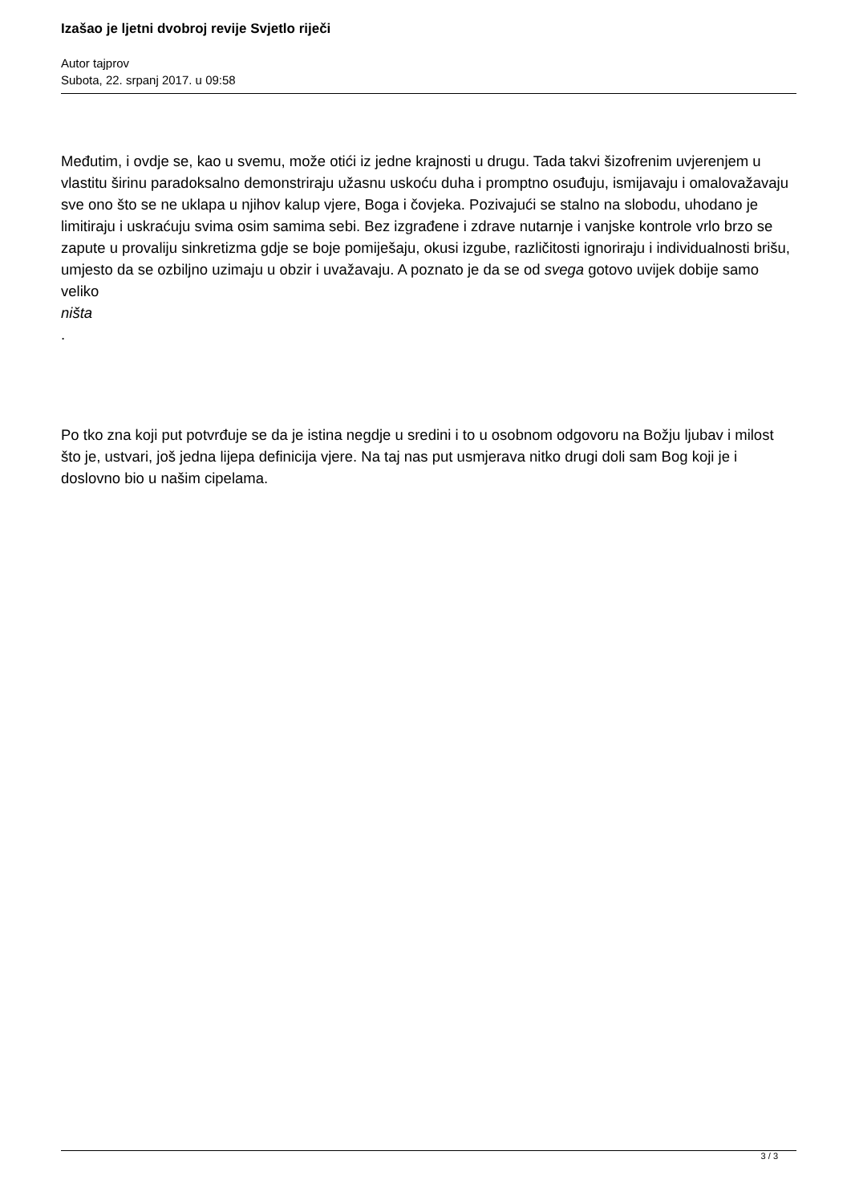Izašao je ljetni dvobroj revije Svjetlo riječi
Autor tajprov
Subota, 22. srpanj 2017. u 09:58
Međutim, i ovdje se, kao u svemu, može otići iz jedne krajnosti u drugu. Tada takvi šizofrenim uvjerenjem u vlastitu širinu paradoksalno demonstriraju užasnu uskoću duha i promptno osuđuju, ismijavaju i omalovažavaju sve ono što se ne uklapa u njihov kalup vjere, Boga i čovjeka. Pozivajući se stalno na slobodu, uhodano je limitiraju i uskraćuju svima osim samima sebi. Bez izgrađene i zdrave nutarnje i vanjske kontrole vrlo brzo se zapute u provaliju sinkretizma gdje se boje pomiješaju, okusi izgube, različitosti ignoriraju i individualnosti brišu, umjesto da se ozbiljno uzimaju u obzir i uvažavaju. A poznato je da se od svega gotovo uvijek dobije samo veliko
ništa
.
Po tko zna koji put potvrđuje se da je istina negdje u sredini i to u osobnom odgovoru na Božju ljubav i milost što je, ustvari, još jedna lijepa definicija vjere. Na taj nas put usmjerava nitko drugi doli sam Bog koji je i doslovno bio u našim cipelama.
3 / 3